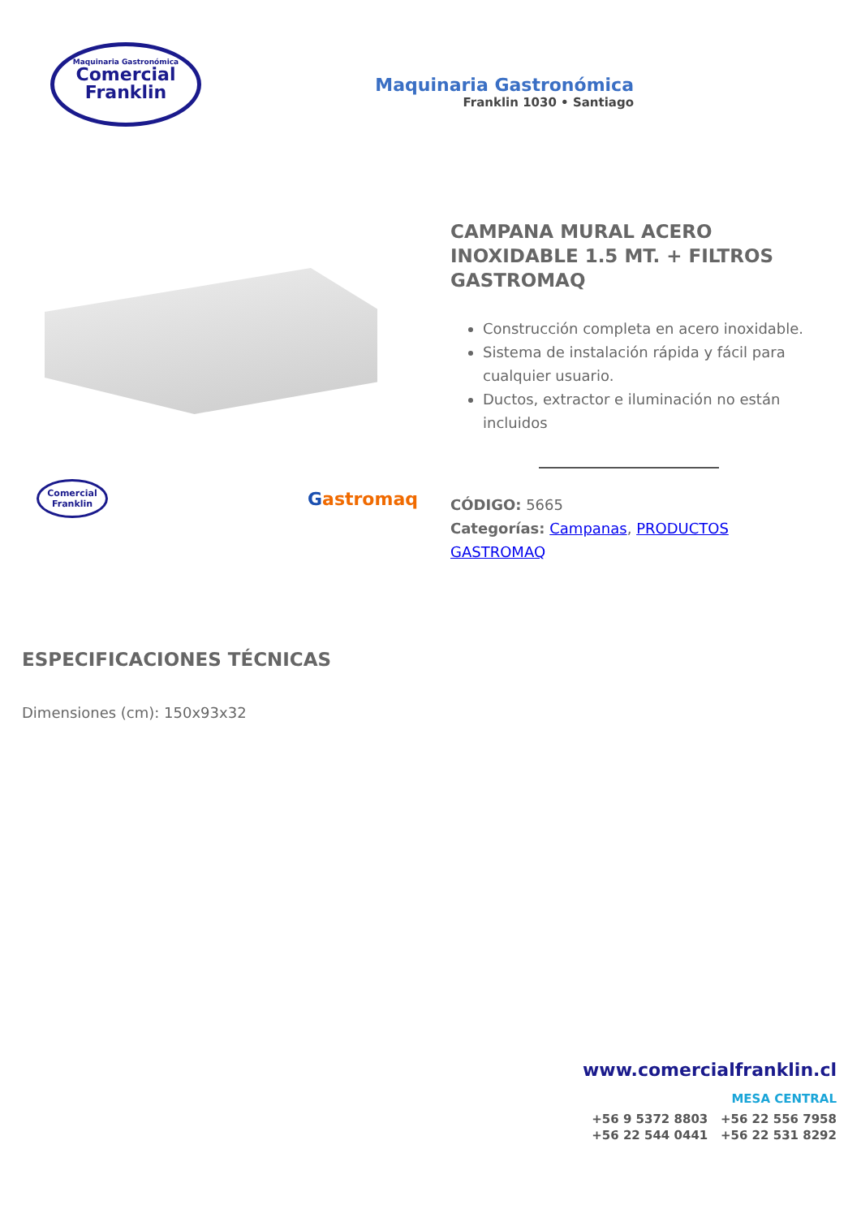Maquinaria Gastronómica
Comercial
Franklin
Maquinaria Gastronómica
Franklin 1030 • Santiago
Comercial
Franklin
Gastromaq
CAMPANA MURAL ACERO INOXIDABLE 1.5 MT. + FILTROS GASTROMAQ
Construcción completa en acero inoxidable.
Sistema de instalación rápida y fácil para cualquier usuario.
Ductos, extractor e iluminación no están incluidos
CÓDIGO: 5665
Categorías: Campanas, PRODUCTOS GASTROMAQ
ESPECIFICACIONES TÉCNICAS
Dimensiones (cm): 150x93x32
www.comercialfranklin.cl
MESA CENTRAL
+56 9 5372 8803 +56 22 556 7958
+56 22 544 0441 +56 22 531 8292